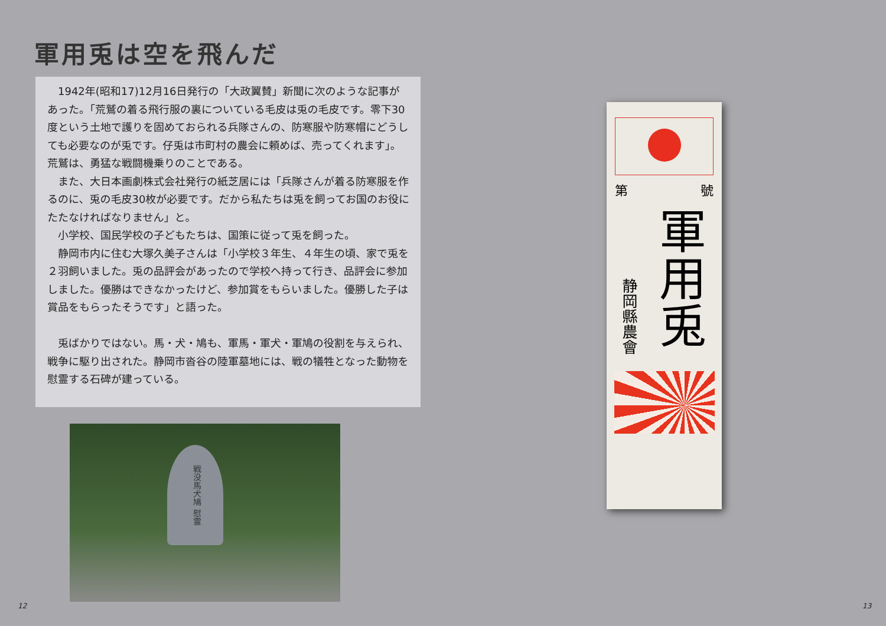軍用兎は空を飛んだ
1942年(昭和17)12月16日発行の「大政翼賛」新聞に次のような記事があった。「荒鷲の着る飛行服の裏についている毛皮は兎の毛皮です。零下30度という土地で護りを固めておられる兵隊さんの、防寒服や防寒帽にどうしても必要なのが兎です。仔兎は市町村の農会に頼めば、売ってくれます」。荒鷲は、勇猛な戦闘機乗りのことである。
また、大日本画劇株式会社発行の紙芝居には「兵隊さんが着る防寒服を作るのに、兎の毛皮30枚が必要です。だから私たちは兎を飼ってお国のお役にたたなければなりません」と。
小学校、国民学校の子どもたちは、国策に従って兎を飼った。
静岡市内に住む大塚久美子さんは「小学校３年生、４年生の頃、家で兎を２羽飼いました。兎の品評会があったので学校へ持って行き、品評会に参加しました。優勝はできなかったけど、参加賞をもらいました。優勝した子は賞品をもらったそうです」と語った。
兎ばかりではない。馬・犬・鳩も、軍馬・軍犬・軍鳩の役割を与えられ、戦争に駆り出された。静岡市沓谷の陸軍墓地には、戦の犠牲となった動物を慰霊する石碑が建っている。
戦没馬犬鳩 慰霊
12
第 號
静岡縣農會
軍用兎
13